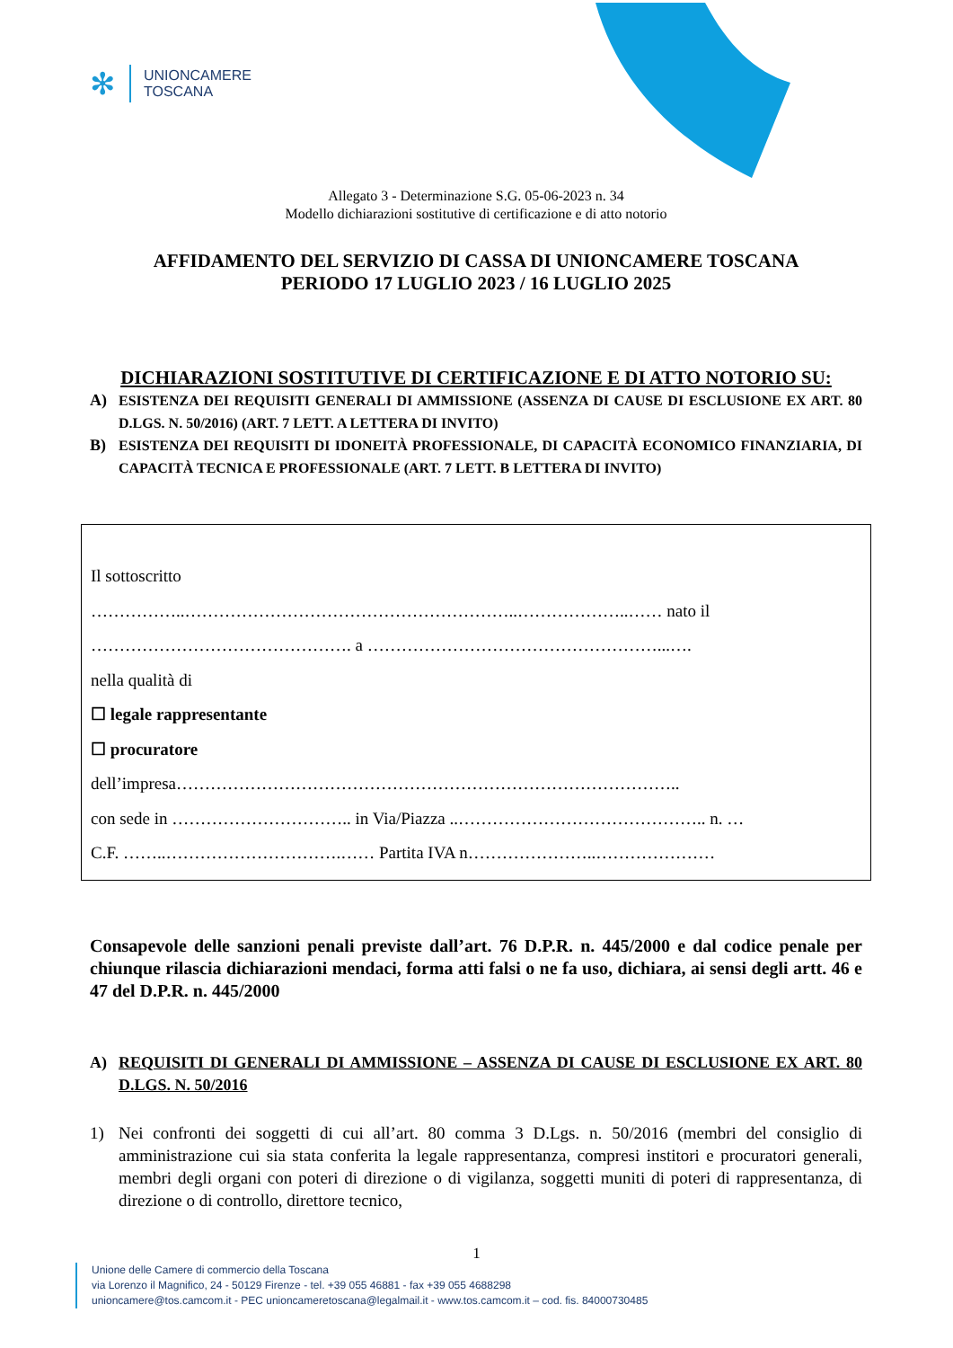✻
UNIONCAMERE
TOSCANA
Allegato 3 - Determinazione S.G. 05-06-2023 n. 34
Modello dichiarazioni sostitutive di certificazione e di atto notorio
AFFIDAMENTO DEL SERVIZIO DI CASSA DI UNIONCAMERE TOSCANA
PERIODO 17 LUGLIO 2023 / 16 LUGLIO 2025
DICHIARAZIONI SOSTITUTIVE DI CERTIFICAZIONE E DI ATTO NOTORIO SU:
A) ESISTENZA DEI REQUISITI GENERALI DI AMMISSIONE (ASSENZA DI CAUSE DI ESCLUSIONE EX ART. 80 D.LGS. N. 50/2016) (ART. 7 LETT. A LETTERA DI INVITO)
B) ESISTENZA DEI REQUISITI DI IDONEITÀ PROFESSIONALE, DI CAPACITÀ ECONOMICO FINANZIARIA, DI CAPACITÀ TECNICA E PROFESSIONALE (ART. 7 LETT. B LETTERA DI INVITO)
Il sottoscritto
……………..…………………………………………………..………………..…… nato il
………………………………………. a ……………………………………………...….
nella qualità di
☐ legale rappresentante
☐ procuratore
dell’impresa……………………………………………………………………………..
con sede in ………………………….. in Via/Piazza ..…………………………………….. n. …
C.F. ……..………………………….…… Partita IVA n…………………..…………………
Consapevole delle sanzioni penali previste dall’art. 76 D.P.R. n. 445/2000 e dal codice penale per chiunque rilascia dichiarazioni mendaci, forma atti falsi o ne fa uso, dichiara, ai sensi degli artt. 46 e 47 del D.P.R. n. 445/2000
A) REQUISITI DI GENERALI DI AMMISSIONE – ASSENZA DI CAUSE DI ESCLUSIONE EX ART. 80 D.LGS. N. 50/2016
1) Nei confronti dei soggetti di cui all’art. 80 comma 3 D.Lgs. n. 50/2016 (membri del consiglio di amministrazione cui sia stata conferita la legale rappresentanza, compresi institori e procuratori generali, membri degli organi con poteri di direzione o di vigilanza, soggetti muniti di poteri di rappresentanza, di direzione o di controllo, direttore tecnico,
1
Unione delle Camere di commercio della Toscana
via Lorenzo il Magnifico, 24 - 50129 Firenze - tel. +39 055 46881 - fax +39 055 4688298
unioncamere@tos.camcom.it - PEC unioncameretoscana@legalmail.it - www.tos.camcom.it – cod. fis. 84000730485